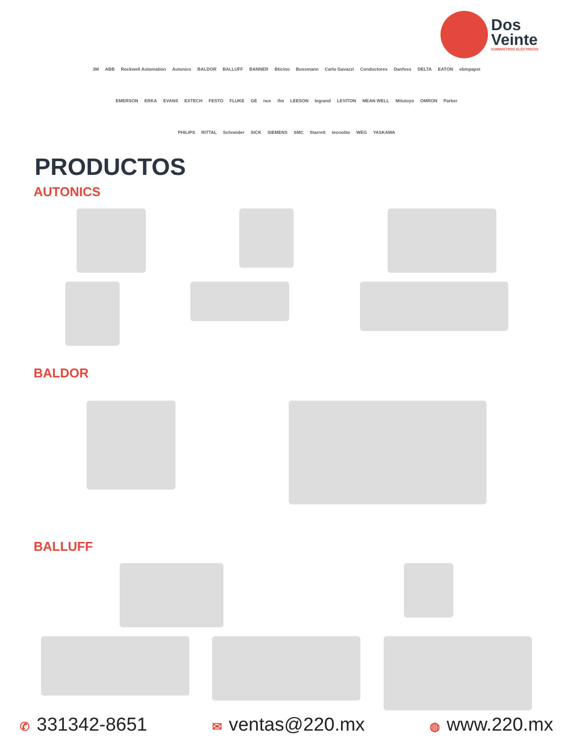Dos
Veinte
SUMINISTROS ELÉCTRICOS
3M ABB Rockwell Automation Autonics BALDOR BALLUFF BANNER Bticino Bussmann Carlo Gavazzi Conductores Danfoss DELTA EATON ebmpapst
EMERSON ERKA EVANS EXTECH FESTO FLUKE GE nux ifm LEESON legrand LEVITON MEAN WELL Mitutoyo OMRON Parker
PHILIPS RITTAL Schneider SICK SIEMENS SMC Starrett tecnolite WEG YASKAWA
PRODUCTOS
AUTONICS
BALDOR
BALLUFF
✆ 331342-8651
✉ ventas@220.mx
◍ www.220.mx